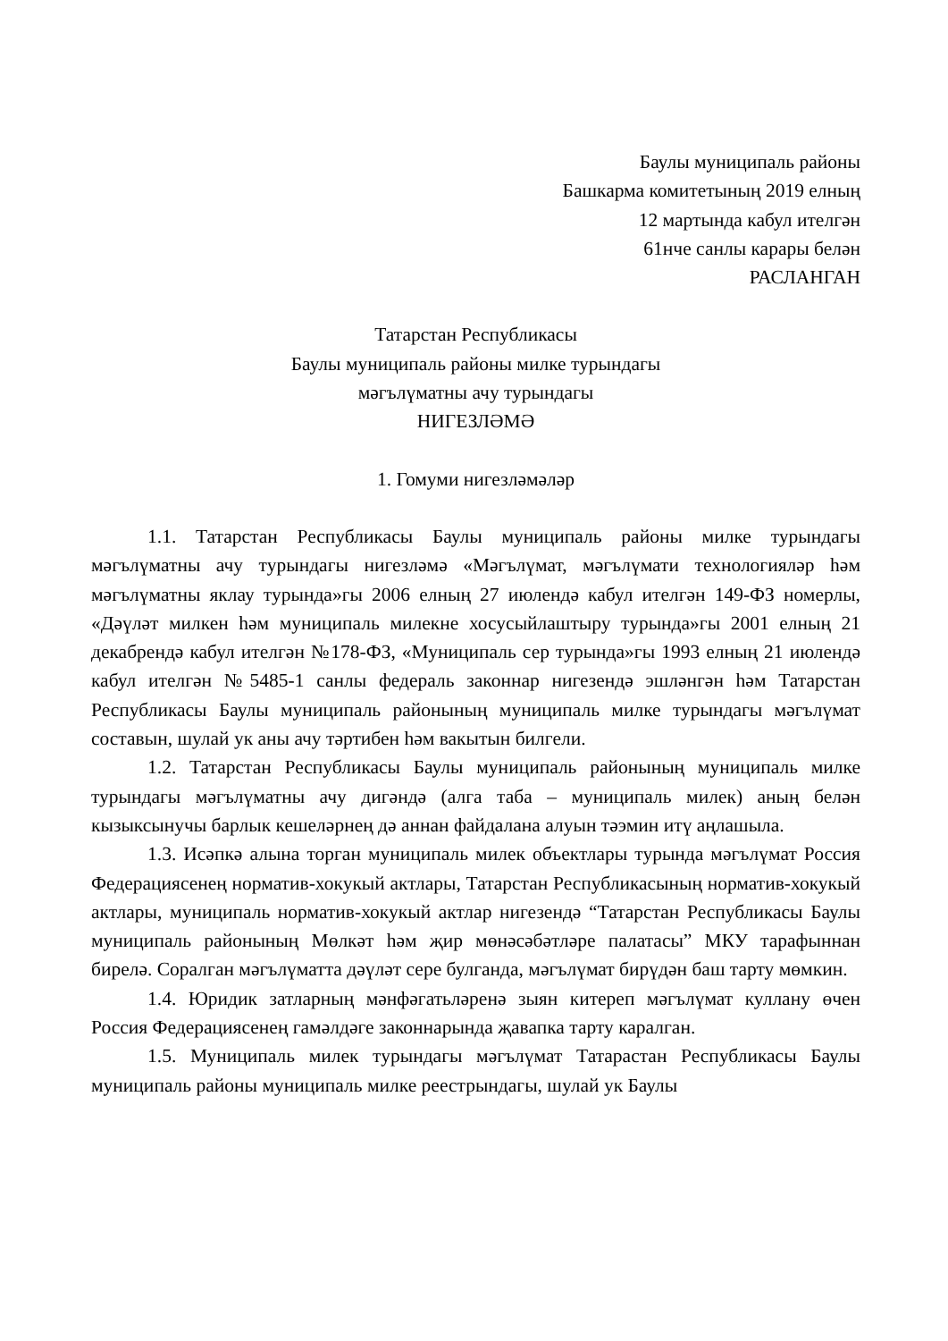Баулы муниципаль районы
Башкарма комитетының 2019 елның
12 мартында кабул ителгән
61нче санлы карары белән
РАСЛАНГАН
Татарстан Республикасы
Баулы муниципаль районы милке турындагы
мәгълүматны ачу турындагы
НИГЕЗЛӘМӘ
1. Гомуми нигезләмәләр
1.1. Татарстан Республикасы Баулы муниципаль районы милке турындагы мәгълүматны ачу турындагы нигезләмә «Мәгълүмат, мәгълүмати технологияләр һәм мәгълүматны яклау турында»гы 2006 елның 27 июлендә кабул ителгән 149-ФЗ номерлы, «Дәүләт милкен һәм муниципаль милекне хосусыйлаштыру турында»гы 2001 елның 21 декабрендә кабул ителгән №178-ФЗ, «Муниципаль сер турында»гы 1993 елның 21 июлендә кабул ителгән №5485-1 санлы федераль законнар нигезендә эшләнгән һәм Татарстан Республикасы Баулы муниципаль районының муниципаль милке турындагы мәгълүмат составын, шулай ук аны ачу тәртибен һәм вакытын билгели.
1.2. Татарстан Республикасы Баулы муниципаль районының муниципаль милке турындагы мәгълүматны ачу дигәндә (алга таба – муниципаль милек) аның белән кызыксынучы барлык кешеләрнең дә аннан файдалана алуын тәэмин итү аңлашыла.
1.3. Исәпкә алына торган муниципаль милек объектлары турында мәгълүмат Россия Федерациясенең норматив-хокукый актлары, Татарстан Республикасының норматив-хокукый актлары, муниципаль норматив-хокукый актлар нигезендә “Татарстан Республикасы Баулы муниципаль районының Мөлкәт һәм җир мөнәсәбәтләре палатасы” МКУ тарафыннан бирелә. Соралган мәгълүматта дәүләт сере булганда, мәгълүмат бирүдән баш тарту мөмкин.
1.4. Юридик затларның мәнфәгатьләренә зыян китереп мәгълүмат куллану өчен Россия Федерациясенең гамәлдәге законнарында җавапка тарту каралган.
1.5. Муниципаль милек турындагы мәгълүмат Татарастан Республикасы Баулы муниципаль районы муниципаль милке реестрындагы, шулай ук Баулы